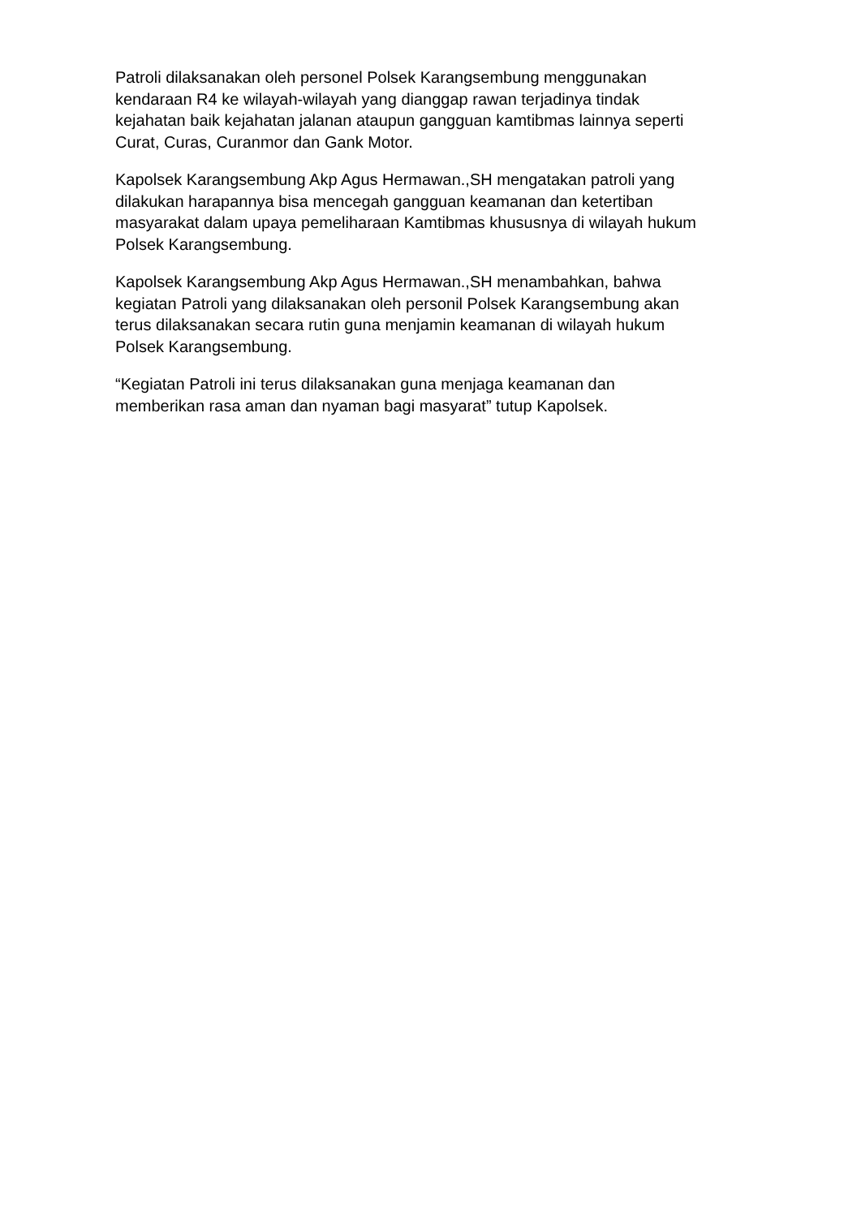Patroli dilaksanakan oleh personel Polsek Karangsembung menggunakan kendaraan R4 ke wilayah-wilayah yang dianggap rawan terjadinya tindak kejahatan baik kejahatan jalanan ataupun gangguan kamtibmas lainnya seperti Curat, Curas, Curanmor dan Gank Motor.
Kapolsek Karangsembung Akp Agus Hermawan.,SH mengatakan patroli yang dilakukan harapannya bisa mencegah gangguan keamanan dan ketertiban masyarakat dalam upaya pemeliharaan Kamtibmas khususnya di wilayah hukum Polsek Karangsembung.
Kapolsek Karangsembung Akp Agus Hermawan.,SH menambahkan, bahwa kegiatan Patroli yang dilaksanakan oleh personil Polsek Karangsembung akan terus dilaksanakan secara rutin guna menjamin keamanan di wilayah hukum Polsek Karangsembung.
“Kegiatan Patroli ini terus dilaksanakan guna menjaga keamanan dan memberikan rasa aman dan nyaman bagi masyarat” tutup Kapolsek.